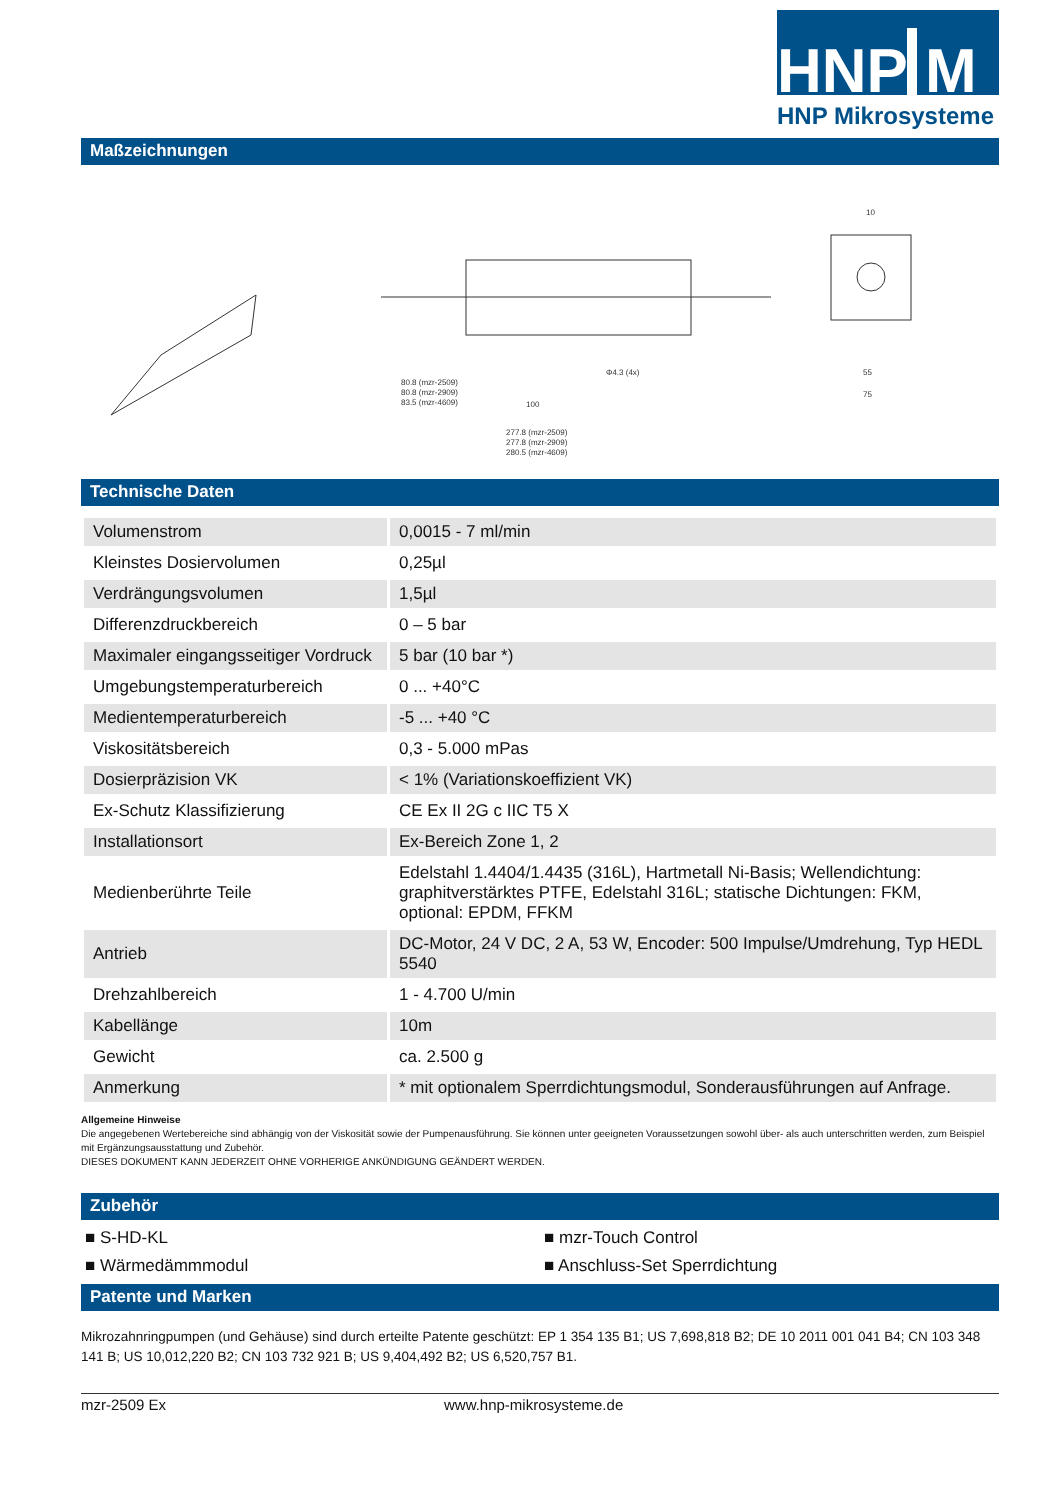HNP
M
HNP Mikrosysteme
Maßzeichnungen
80.8 (mzr-2509)
80.8 (mzr-2909)
83.5 (mzr-4609)
100
277.8 (mzr-2509)
277.8 (mzr-2909)
280.5 (mzr-4609)
Φ4.3 (4x)
55
75
10
Technische Daten
| Volumenstrom | 0,0015 - 7 ml/min |
| Kleinstes Dosiervolumen | 0,25µl |
| Verdrängungsvolumen | 1,5µl |
| Differenzdruckbereich | 0 – 5 bar |
| Maximaler eingangsseitiger Vordruck | 5 bar (10 bar *) |
| Umgebungstemperaturbereich | 0 ... +40°C |
| Medientemperaturbereich | -5 ... +40 °C |
| Viskositätsbereich | 0,3 - 5.000 mPas |
| Dosierpräzision VK | < 1% (Variationskoeffizient VK) |
| Ex-Schutz Klassifizierung | CE Ex II 2G c IIC T5 X |
| Installationsort | Ex-Bereich Zone 1, 2 |
| Medienberührte Teile | Edelstahl 1.4404/1.4435 (316L), Hartmetall Ni-Basis; Wellendichtung: graphitverstärktes PTFE, Edelstahl 316L; statische Dichtungen: FKM, optional: EPDM, FFKM |
| Antrieb | DC-Motor, 24 V DC, 2 A, 53 W, Encoder: 500 Impulse/Umdrehung, Typ HEDL 5540 |
| Drehzahlbereich | 1 - 4.700 U/min |
| Kabellänge | 10m |
| Gewicht | ca. 2.500 g |
| Anmerkung | * mit optionalem Sperrdichtungsmodul, Sonderausführungen auf Anfrage. |
Allgemeine Hinweise
Die angegebenen Wertebereiche sind abhängig von der Viskosität sowie der Pumpenausführung. Sie können unter geeigneten Voraussetzungen sowohl über- als auch unterschritten werden, zum Beispiel mit Ergänzungsausstattung und Zubehör.
DIESES DOKUMENT KANN JEDERZEIT OHNE VORHERIGE ANKÜNDIGUNG GEÄNDERT WERDEN.
Zubehör
■ S-HD-KL
■ mzr-Touch Control
■ Wärmedämmmodul
■ Anschluss-Set Sperrdichtung
Patente und Marken
Mikrozahnringpumpen (und Gehäuse) sind durch erteilte Patente geschützt: EP 1 354 135 B1; US 7,698,818 B2; DE 10 2011 001 041 B4; CN 103 348 141 B; US 10,012,220 B2; CN 103 732 921 B; US 9,404,492 B2; US 6,520,757 B1.
mzr-2509 Ex www.hnp-mikrosysteme.de